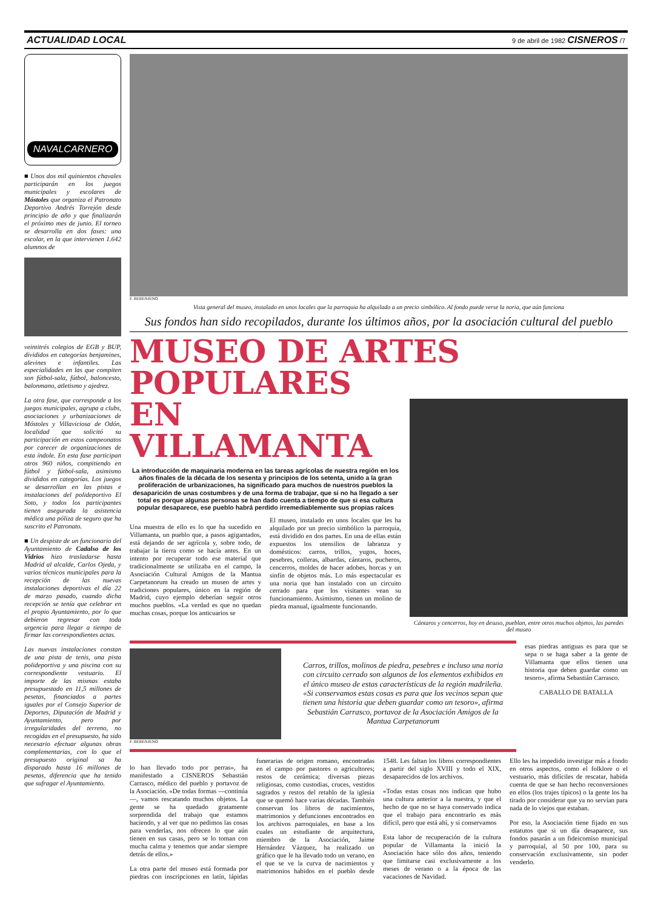ACTUALIDAD LOCAL 9 de abril de 1982 CISNEROS /7
NAVALCARNERO
■ Unos dos mil quinientos chavales participarán en los juegos municipales y escolares de Móstoles que organiza el Patronato Deportivo Andrés Torrejón desde principio de año y que finalizarán el próximo mes de junio. El torneo se desarrolla en dos fases: una escolar, en la que intervienen 1.642 alumnos de
veintitrés colegios de EGB y BUP, divididos en categorías benjamines, alevines e infantiles. Las especialidades en las que compiten son fútbol-sala, fútbol, baloncesto, balonmano, atletismo y ajedrez.
La otra fase, que corresponde a los juegos municipales, agrupa a clubs, asociaciones y urbanizaciones de Móstoles y Villaviciosa de Odón, localidad que solicitó su participación en estos campeonatos por carecer de organizaciones de esta índole. En esta fase participan otros 960 niños, compitiendo en fútbol y fútbol-sala, asimismo divididos en categorías. Los juegos se desarrollan en las pistas e instalaciones del polideportivo El Soto, y todos los participantes tienen asegurada la asistencia médica una póliza de seguro que ha suscrito el Patronato.
■ Un despiste de un funcionario del Ayuntamiento de Cadalso de los Vidrios hizo trasladarse hasta Madrid al alcalde, Carlos Ojeda, y varios técnicos municipales para la recepción de las nuevas instalaciones deportivas el día 22 de marzo pasado, cuando dicha recepción se tenía que celebrar en el propio Ayuntamiento, por lo que debieron regresar con toda urgencia para llegar a tiempo de firmar las correspondientes actas.
Las nuevas instalaciones constan de una pista de tenis, una pista polideportiva y una piscina con su correspondiente vestuario. El importe de las mismas estaba presupuestado en 11,5 millones de pesetas, financiados a partes iguales por el Consejo Superior de Deportes, Diputación de Madrid y Ayuntamiento, pero por irregularidades del terreno, no recogidas en el presupuesto, ha sido necesario efectuar algunas obras complementarias, con lo que el presupuesto original sa ha disparado hasta 16 millones de pesetas, diferencia que ha tenido que sufragar el Ayuntamiento.
F. BERENJENO
Vista general del museo, instalado en unos locales que la parroquia ha alquilado a un precio simbólico. Al fondo puede verse la noria, que aún funciona
Sus fondos han sido recopilados, durante los últimos años, por la asociación cultural del pueblo
MUSEO DE ARTES POPULARES
EN VILLAMANTA
La introducción de maquinaria moderna en las tareas agrícolas de nuestra región en los años finales de la década de los sesenta y principios de los setenta, unido a la gran proliferación de urbanizaciones, ha significado para muchos de nuestros pueblos la desaparición de unas costumbres y de una forma de trabajar, que si no ha llegado a ser total es porque algunas personas se han dado cuenta a tiempo de que si esa cultura popular desaparece, ese pueblo habrá perdido irremediablemente sus propias raíces
Una muestra de ello es lo que ha sucedido en Villamanta, un pueblo que, a pasos agigantados, está dejando de ser agrícola y, sobre todo, de trabajar la tierra como se hacía antes. En un intento por recuperar todo ese material que tradicionalmente se utilizaba en el campo, la Asociación Cultural Amigos de la Mantua Carpetanorum ha creado un museo de artes y tradiciones populares, único en la región de Madrid, cuyo ejemplo deberían seguir otros muchos pueblos. «La verdad es que no quedan muchas cosas, porque los anticuarios se
El museo, instalado en unos locales que les ha alquilado por un precio simbólico la parroquia, está dividido en dos partes. En una de ellas están expuestos los utensilios de labranza y domésticos: carros, trillos, yugos, hoces, pesebres, colleras, albardas, cántaros, pucheros, cencerros, moldes de hacer adobes, horcas y un sinfín de objetos más. Lo más espectacular es una noria que han instalado con un circuito cerrado para que los visitantes vean su funcionamiento. Asimismo, tienen un molino de piedra manual, igualmente funcionando.
Cántaros y cencerros, hoy en desuso, pueblan, entre otros muchos objetos, las paredes del museo
F. BERENJENO
Carros, trillos, molinos de piedra, pesebres e incluso una noria con circuito cerrado son algunos de los elementos exhibidos en el único museo de estas características de la región madrileña. «Si conservamos estas cosas es para que los vecinos sepan que tienen una historia que deben guardar como un tesoro», afirma Sebastián Carrasco, portavoz de la Asociación Amigos de la Mantua Carpetanorum
esas piedras antiguas es para que se sepa o se haga saber a la gente de Villamanta que ellos tienen una historia que deben guardar como un tesoro», afirma Sebastián Carrasco.
CABALLO DE BATALLA
lo han llevado todo por perras», ha manifestado a CISNEROS Sebastián Carrasco, médico del pueblo y portavoz de la Asociación. «De todas formas —continúa—, vamos rescatando muchos objetos. La gente se ha quedado gratamente sorprendida del trabajo que estamos haciendo, y al ver que no pedimos las cosas para venderlas, nos ofrecen lo que aún tienen en sus casas, pero se lo toman con mucha calma y tenemos que andar siempre detrás de ellos.»
La otra parte del museo está formada por piedras con inscripciones en latín, lápidas funerarias de origen romano, encontradas en el campo por pastores o agricultores; restos de cerámica; diversas piezas religiosas, como custodias, cruces, vestidos sagrados y restos del retablo de la iglesia que se quemó hace varias décadas. También conservan los libros de nacimientos, matrimonios y defunciones encontrados en los archivos parroquiales, en base a los cuales un estudiante de arquitectura, miembro de la Asociación, Jaime Hernández Vázquez, ha realizado un gráfico que le ha llevado todo un verano, en el que se ve la curva de nacimientos y matrimonios habidos en el pueblo desde 1548. Les faltan los libros correspondientes a partir del siglo XVIII y todo el XIX, desaparecidos de los archivos.
«Todas estas cosas nos indican que hubo una cultura anterior a la nuestra, y que el hecho de que no se haya conservado indica que el trabajo para encontrarlo es más difícil, pero que está ahí, y si conservamos
Esta labor de recuperación de la cultura popular de Villamanta la inició la Asociación hace sólo dos años, teniendo que limitarse casi exclusivamente a los meses de verano o a la época de las vacaciones de Navidad.
Ello les ha impedido investigar más a fondo en otros aspectos, como el folklore o el vestuario, más difíciles de rescatar, habida cuenta de que se han hecho reconversiones en ellos (los trajes típicos) o la gente los ha tirado por considerar que ya no servían para nada de lo viejos que estaban.
Por eso, la Asociación tiene fijado en sus estatutos que si un día desaparece, sus fondos pasarán a un fideicomiso municipal y parroquial, al 50 por 100, para su conservación exclusivamente, sin poder venderlo.